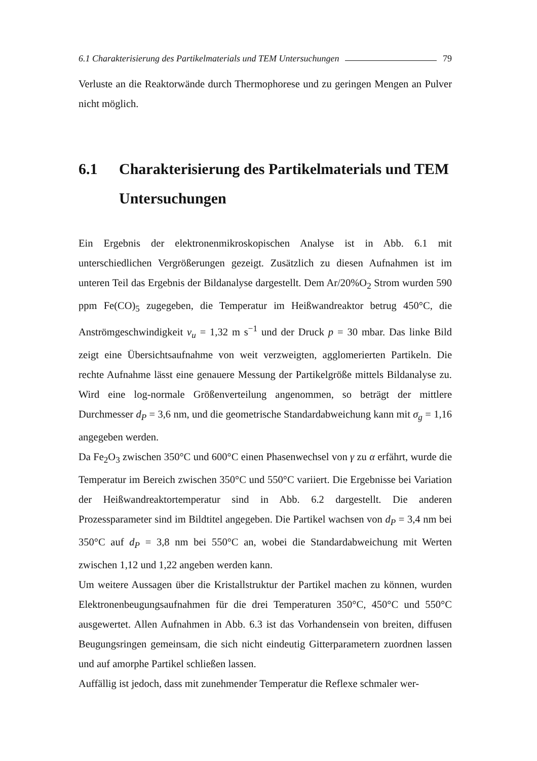6.1 Charakterisierung des Partikelmaterials und TEM Untersuchungen 79
Verluste an die Reaktorwände durch Thermophorese und zu geringen Mengen an Pulver nicht möglich.
6.1 Charakterisierung des Partikelmaterials und TEM Untersuchungen
Ein Ergebnis der elektronenmikroskopischen Analyse ist in Abb. 6.1 mit unterschiedlichen Vergrößerungen gezeigt. Zusätzlich zu diesen Aufnahmen ist im unteren Teil das Ergebnis der Bildanalyse dargestellt. Dem Ar/20%O<sub>2</sub> Strom wurden 590 ppm Fe(CO)<sub>5</sub> zugegeben, die Temperatur im Heißwandreaktor betrug 450°C, die Anströmgeschwindigkeit v<sub>u</sub> = 1,32 m s<sup>−1</sup> und der Druck p = 30 mbar. Das linke Bild zeigt eine Übersichtsaufnahme von weit verzweigten, agglomerierten Partikeln. Die rechte Aufnahme lässt eine genauere Messung der Partikelgröße mittels Bildanalyse zu. Wird eine log-normale Größenverteilung angenommen, so beträgt der mittlere Durchmesser d<sub>P</sub> = 3,6 nm, und die geometrische Standardabweichung kann mit σ<sub>g</sub> = 1,16 angegeben werden.
Da Fe<sub>2</sub>O<sub>3</sub> zwischen 350°C und 600°C einen Phasenwechsel von γ zu α erfährt, wurde die Temperatur im Bereich zwischen 350°C und 550°C variiert. Die Ergebnisse bei Variation der Heißwandreaktortemperatur sind in Abb. 6.2 dargestellt. Die anderen Prozessparameter sind im Bildtitel angegeben. Die Partikel wachsen von d<sub>P</sub> = 3,4 nm bei 350°C auf d<sub>P</sub> = 3,8 nm bei 550°C an, wobei die Standardabweichung mit Werten zwischen 1,12 und 1,22 angeben werden kann.
Um weitere Aussagen über die Kristallstruktur der Partikel machen zu können, wurden Elektronenbeugungsaufnahmen für die drei Temperaturen 350°C, 450°C und 550°C ausgewertet. Allen Aufnahmen in Abb. 6.3 ist das Vorhandensein von breiten, diffusen Beugungsringen gemeinsam, die sich nicht eindeutig Gitterparametern zuordnen lassen und auf amorphe Partikel schließen lassen.
Auffällig ist jedoch, dass mit zunehmender Temperatur die Reflexe schmaler wer-